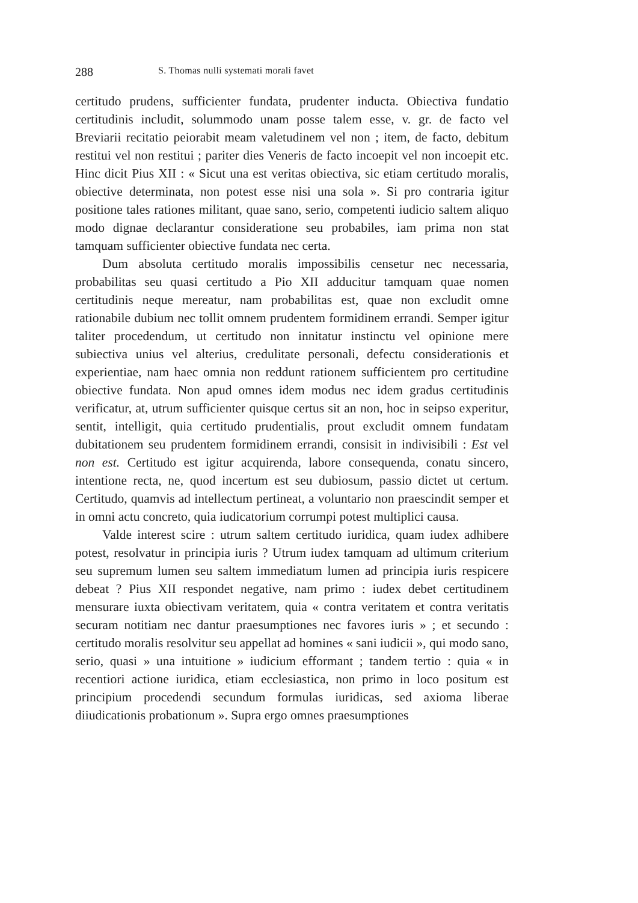288 S. Thomas nulli systemati morali favet
certitudo prudens, sufficienter fundata, prudenter inducta. Obiectiva fundatio certitudinis includit, solummodo unam posse talem esse, v. gr. de facto vel Breviarii recitatio peiorabit meam valetudinem vel non ; item, de facto, debitum restitui vel non restitui ; pariter dies Veneris de facto incoepit vel non incoepit etc. Hinc dicit Pius XII : « Sicut una est veritas obiectiva, sic etiam certitudo moralis, obiective determinata, non potest esse nisi una sola ». Si pro contraria igitur positione tales rationes militant, quae sano, serio, competenti iudicio saltem aliquo modo dignae declarantur consideratione seu probabiles, iam prima non stat tamquam sufficienter obiective fundata nec certa.
Dum absoluta certitudo moralis impossibilis censetur nec necessaria, probabilitas seu quasi certitudo a Pio XII adducitur tamquam quae nomen certitudinis neque mereatur, nam probabilitas est, quae non excludit omne rationabile dubium nec tollit omnem prudentem formidinem errandi. Semper igitur taliter procedendum, ut certitudo non innitatur instinctu vel opinione mere subiectiva unius vel alterius, credulitate personali, defectu considerationis et experientiae, nam haec omnia non reddunt rationem sufficientem pro certitudine obiective fundata. Non apud omnes idem modus nec idem gradus certitudinis verificatur, at, utrum sufficienter quisque certus sit an non, hoc in seipso experitur, sentit, intelligit, quia certitudo prudentialis, prout excludit omnem fundatam dubitationem seu prudentem formidinem errandi, consisit in indivisibili : Est vel non est. Certitudo est igitur acquirenda, labore consequenda, conatu sincero, intentione recta, ne, quod incertum est seu dubiosum, passio dictet ut certum. Certitudo, quamvis ad intellectum pertineat, a voluntario non praescindit semper et in omni actu concreto, quia iudicatorium corrumpi potest multiplici causa.
Valde interest scire : utrum saltem certitudo iuridica, quam iudex adhibere potest, resolvatur in principia iuris ? Utrum iudex tamquam ad ultimum criterium seu supremum lumen seu saltem immediatum lumen ad principia iuris respicere debeat ? Pius XII respondet negative, nam primo : iudex debet certitudinem mensurare iuxta obiectivam veritatem, quia « contra veritatem et contra veritatis securam notitiam nec dantur praesumptiones nec favores iuris » ; et secundo : certitudo moralis resolvitur seu appellat ad homines « sani iudicii », qui modo sano, serio, quasi » una intuitione » iudicium efformant ; tandem tertio : quia « in recentiori actione iuridica, etiam ecclesiastica, non primo in loco positum est principium procedendi secundum formulas iuridicas, sed axioma liberae diiudicationis probationum ». Supra ergo omnes praesumptiones